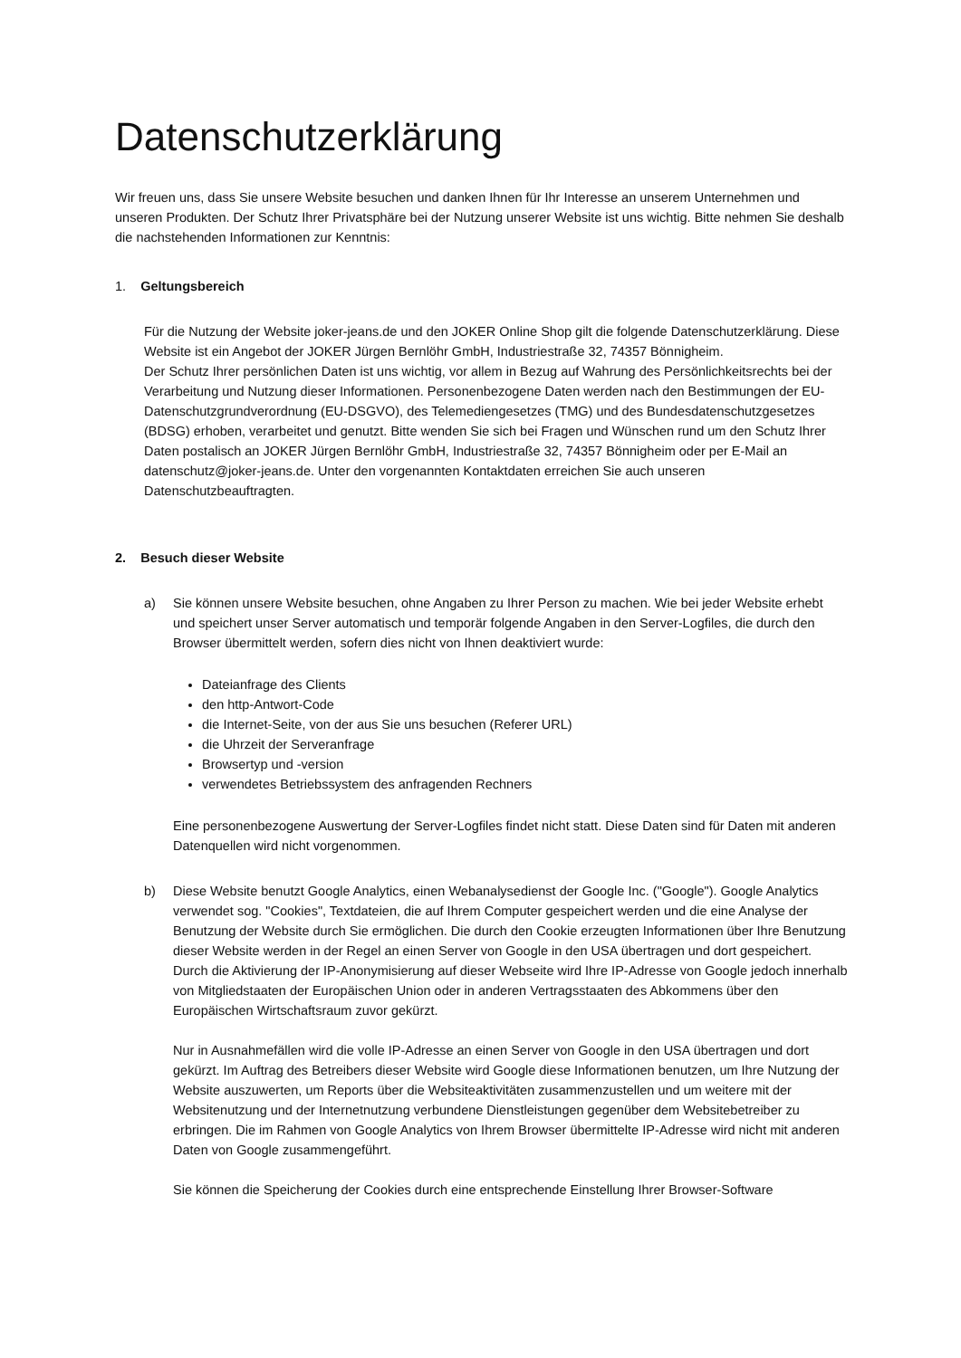Datenschutzerklärung
Wir freuen uns, dass Sie unsere Website besuchen und danken Ihnen für Ihr Interesse an unserem Unternehmen und unseren Produkten. Der Schutz Ihrer Privatsphäre bei der Nutzung unserer Website ist uns wichtig. Bitte nehmen Sie deshalb die nachstehenden Informationen zur Kenntnis:
1. Geltungsbereich
Für die Nutzung der Website joker-jeans.de und den JOKER Online Shop gilt die folgende Datenschutzerklärung. Diese Website ist ein Angebot der JOKER Jürgen Bernlöhr GmbH, Industriestraße 32, 74357 Bönnigheim.
Der Schutz Ihrer persönlichen Daten ist uns wichtig, vor allem in Bezug auf Wahrung des Persönlichkeitsrechts bei der Verarbeitung und Nutzung dieser Informationen. Personenbezogene Daten werden nach den Bestimmungen der EU-Datenschutzgrundverordnung (EU-DSGVO), des Telemediengesetzes (TMG) und des Bundesdatenschutzgesetzes (BDSG) erhoben, verarbeitet und genutzt. Bitte wenden Sie sich bei Fragen und Wünschen rund um den Schutz Ihrer Daten postalisch an JOKER Jürgen Bernlöhr GmbH, Industriestraße 32, 74357 Bönnigheim oder per E-Mail an datenschutz@joker-jeans.de. Unter den vorgenannten Kontaktdaten erreichen Sie auch unseren Datenschutzbeauftragten.
2. Besuch dieser Website
a) Sie können unsere Website besuchen, ohne Angaben zu Ihrer Person zu machen. Wie bei jeder Website erhebt und speichert unser Server automatisch und temporär folgende Angaben in den Server-Logfiles, die durch den Browser übermittelt werden, sofern dies nicht von Ihnen deaktiviert wurde:
Dateianfrage des Clients
den http-Antwort-Code
die Internet-Seite, von der aus Sie uns besuchen (Referer URL)
die Uhrzeit der Serveranfrage
Browsertyp und -version
verwendetes Betriebssystem des anfragenden Rechners
Eine personenbezogene Auswertung der Server-Logfiles findet nicht statt. Diese Daten sind für Daten mit anderen Datenquellen wird nicht vorgenommen.
b) Diese Website benutzt Google Analytics, einen Webanalysedienst der Google Inc. ("Google"). Google Analytics verwendet sog. "Cookies", Textdateien, die auf Ihrem Computer gespeichert werden und die eine Analyse der Benutzung der Website durch Sie ermöglichen. Die durch den Cookie erzeugten Informationen über Ihre Benutzung dieser Website werden in der Regel an einen Server von Google in den USA übertragen und dort gespeichert. Durch die Aktivierung der IP-Anonymisierung auf dieser Webseite wird Ihre IP-Adresse von Google jedoch innerhalb von Mitgliedstaaten der Europäischen Union oder in anderen Vertragsstaaten des Abkommens über den Europäischen Wirtschaftsraum zuvor gekürzt.
Nur in Ausnahmefällen wird die volle IP-Adresse an einen Server von Google in den USA übertragen und dort gekürzt. Im Auftrag des Betreibers dieser Website wird Google diese Informationen benutzen, um Ihre Nutzung der Website auszuwerten, um Reports über die Websiteaktivitäten zusammenzustellen und um weitere mit der Websitenutzung und der Internetnutzung verbundene Dienstleistungen gegenüber dem Websitebetreiber zu erbringen. Die im Rahmen von Google Analytics von Ihrem Browser übermittelte IP-Adresse wird nicht mit anderen Daten von Google zusammengeführt.
Sie können die Speicherung der Cookies durch eine entsprechende Einstellung Ihrer Browser-Software